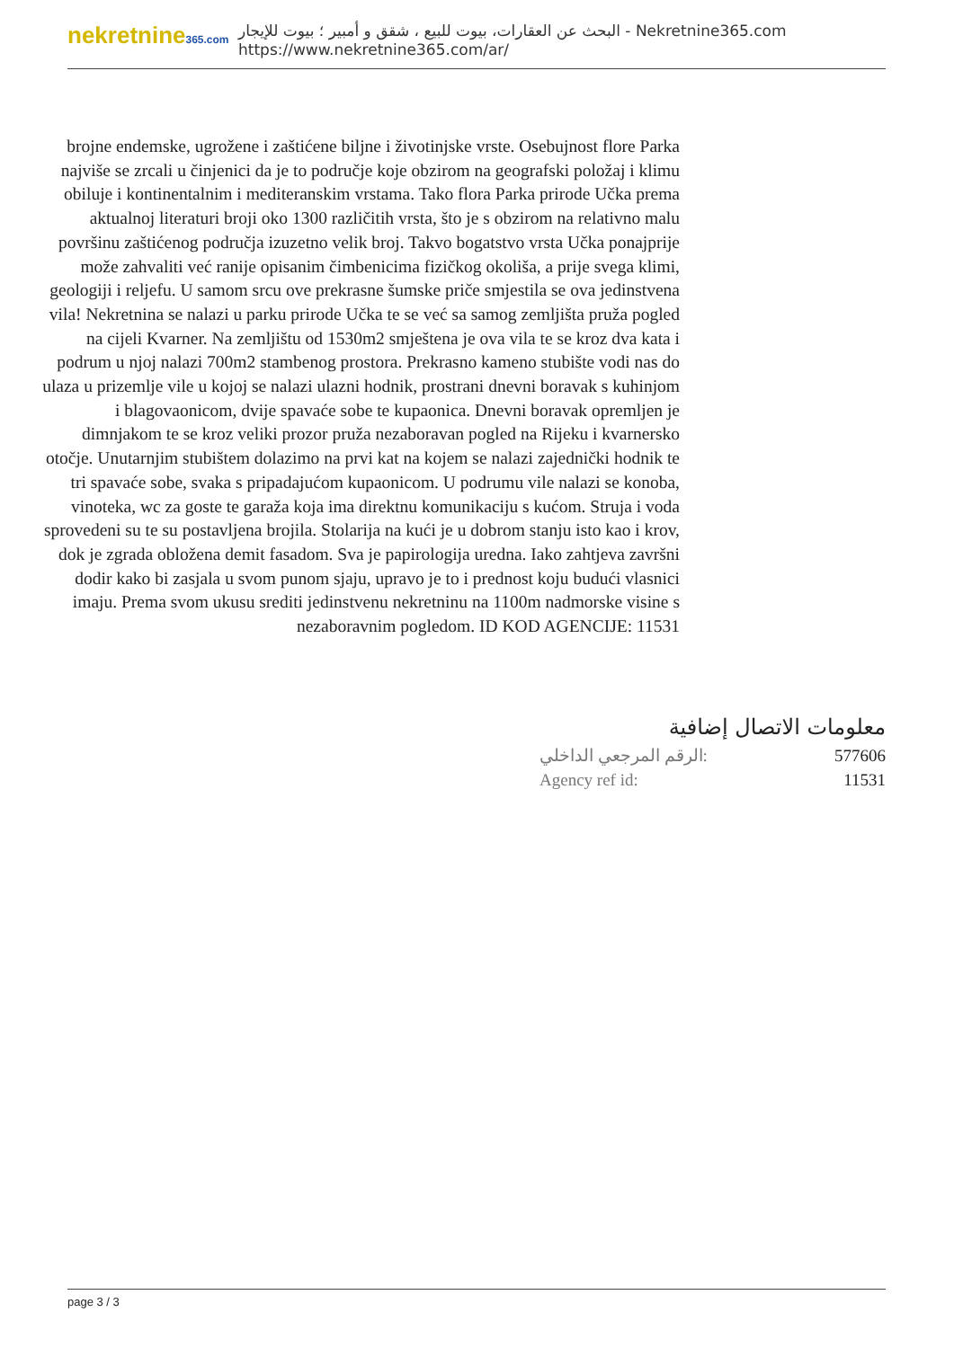nekretnine365.com
البحث عن العقارات، بيوت للبيع ، شقق و أمبير ؛ بيوت للإيجار - Nekretnine365.com
https://www.nekretnine365.com/ar/
brojne endemske, ugrožene i zaštićene biljne i životinjske vrste. Osebujnost flore Parka najviše se zrcali u činjenici da je to područje koje obzirom na geografski položaj i klimu obiluje i kontinentalnim i mediteranskim vrstama. Tako flora Parka prirode Učka prema aktualnoj literaturi broji oko 1300 različitih vrsta, što je s obzirom na relativno malu površinu zaštićenog područja izuzetno velik broj. Takvo bogatstvo vrsta Učka ponajprije može zahvaliti već ranije opisanim čimbenicima fizičkog okoliša, a prije svega klimi, geologiji i reljefu. U samom srcu ove prekrasne šumske priče smjestila se ova jedinstvena vila! Nekretnina se nalazi u parku prirode Učka te se već sa samog zemljišta pruža pogled na cijeli Kvarner. Na zemljištu od 1530m2 smještena je ova vila te se kroz dva kata i podrum u njoj nalazi 700m2 stambenog prostora. Prekrasno kameno stubište vodi nas do ulaza u prizemlje vile u kojoj se nalazi ulazni hodnik, prostrani dnevni boravak s kuhinjom i blagovaonicom, dvije spavaće sobe te kupaonica. Dnevni boravak opremljen je dimnjakom te se kroz veliki prozor pruža nezaboravan pogled na Rijeku i kvarnersko otočje. Unutarnjim stubištem dolazimo na prvi kat na kojem se nalazi zajednički hodnik te tri spavaće sobe, svaka s pripadajućom kupaonicom. U podrumu vile nalazi se konoba, vinoteka, wc za goste te garaža koja ima direktnu komunikaciju s kućom. Struja i voda sprovedeni su te su postavljena brojila. Stolarija na kući je u dobrom stanju isto kao i krov, dok je zgrada obložena demit fasadom. Sva je papirologija uredna. Iako zahtjeva završni dodir kako bi zasjala u svom punom sjaju, upravo je to i prednost koju budući vlasnici imaju. Prema svom ukusu srediti jedinstvenu nekretninu na 1100m nadmorske visine s nezaboravnim pogledom. ID KOD AGENCIJE: 11531
معلومات الاتصال إضافية
الرقم المرجعي الداخلي: 577606
Agency ref id: 11531
page 3 / 3